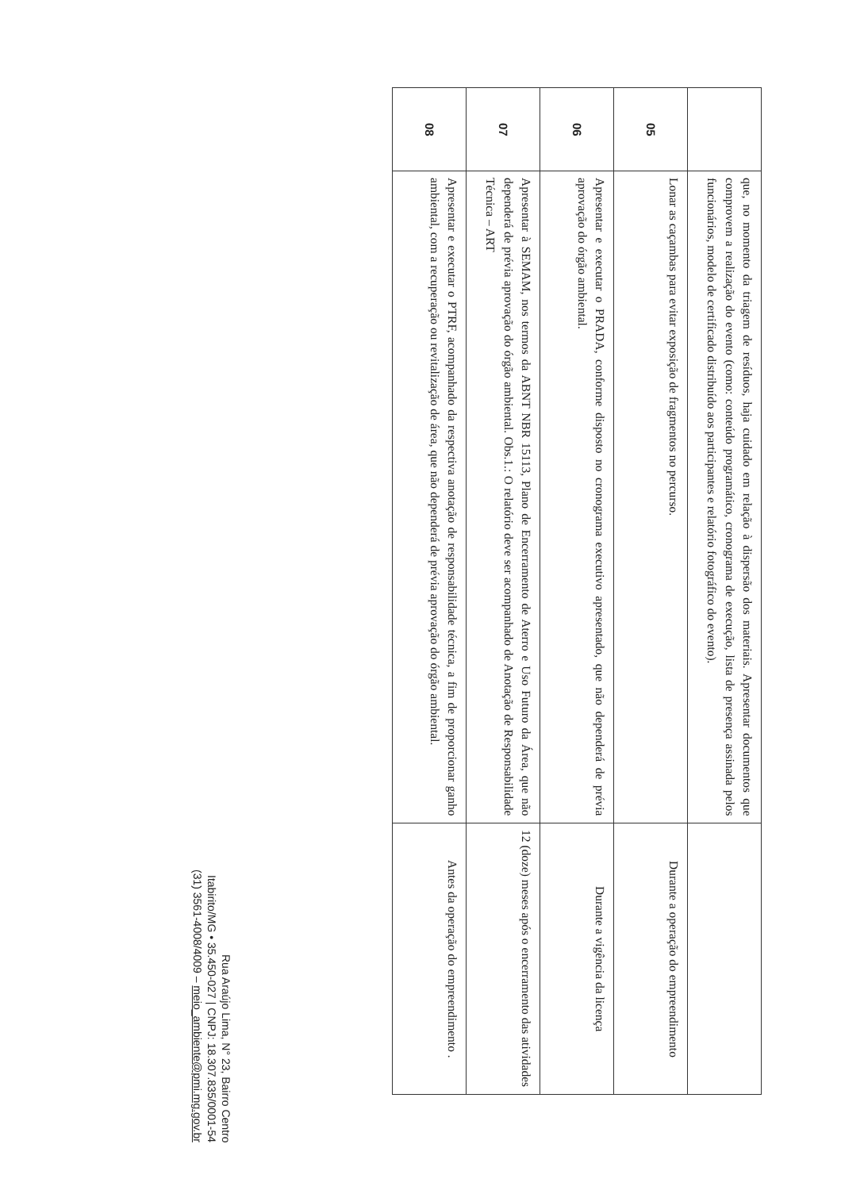| | que, no momento da triagem de resíduos, haja cuidado em relação à dispersão dos materiais. Apresentar documentos que comprovem a realização do evento (como: conteúdo programático, cronograma de execução, lista de presença assinada pelos funcionários, modelo de certificado distribuído aos participantes e relatório fotográfico do evento). | |
| 05 | Lonar as caçambas para evitar exposição de fragmentos no percurso. | Durante a operação do empreendimento |
| 06 | Apresentar e executar o PRADA, conforme disposto no cronograma executivo apresentado, que não dependerá de prévia aprovação do órgão ambiental. | Durante a vigência da licença |
| 07 | Apresentar à SEMAM, nos termos da ABNT NBR 15113, Plano de Encerramento de Aterro e Uso Futuro da Área, que não dependerá de prévia aprovação do órgão ambiental. Obs.1.: O relatório deve ser acompanhado de Anotação de Responsabilidade Técnica – ART | 12 (doze) meses após o encerramento das atividades |
| 08 | Apresentar e executar o PTRF, acompanhado da respectiva anotação de responsabilidade técnica, a fim de proporcionar ganho ambiental, com a recuperação ou revitalização de área, que não dependerá de prévia aprovação do órgão ambiental. | Antes da operação do empreendimento . |
Rua Araújo Lima, N° 23, Bairro Centro
Itabirito/MG • 35.450-027 | CNPJ: 18.307.835/0001-54
(31) 3561-4008/4009 – meio_ambiente@pmi.mg.gov.br